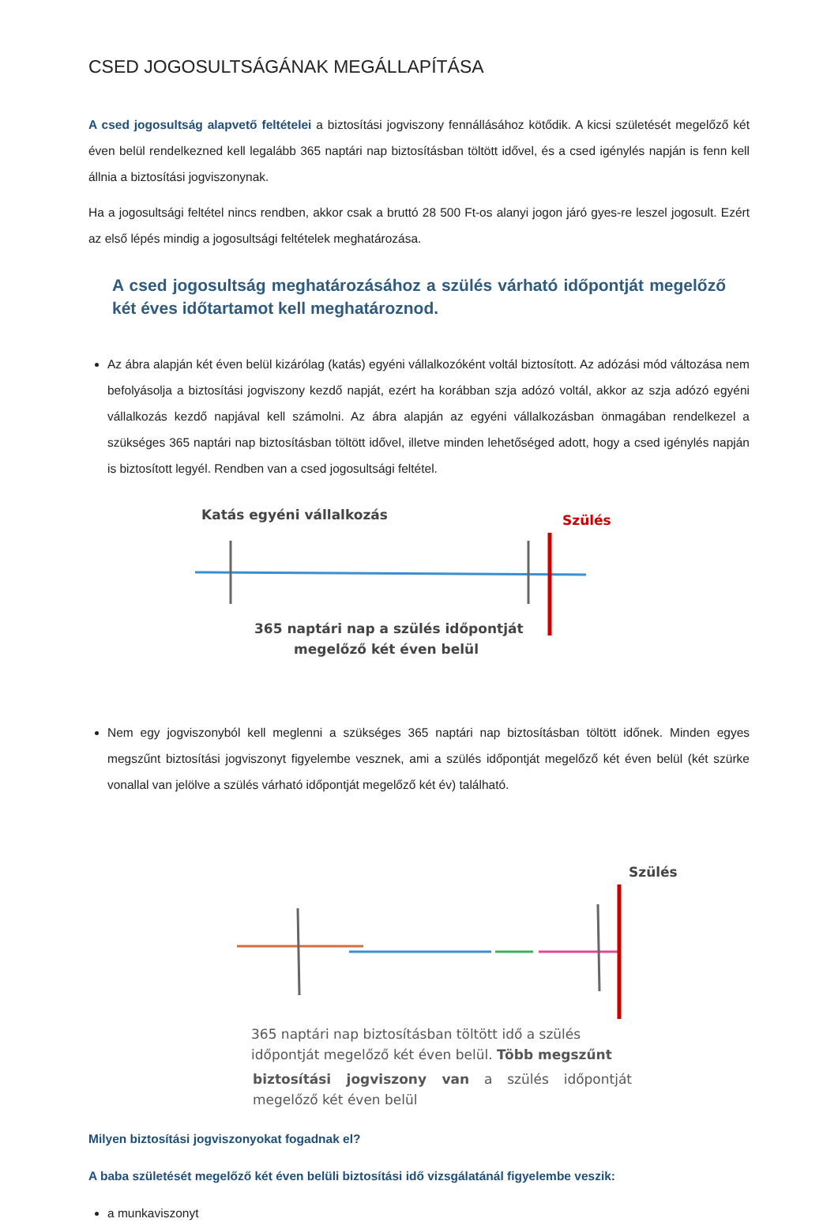CSED JOGOSULTSÁGÁNAK MEGÁLLAPÍTÁSA
A csed jogosultság alapvető feltételei a biztosítási jogviszony fennállásához kötődik. A kicsi születését megelőző két éven belül rendelkezned kell legalább 365 naptári nap biztosításban töltött idővel, és a csed igénylés napján is fenn kell állnia a biztosítási jogviszonynak.
Ha a jogosultsági feltétel nincs rendben, akkor csak a bruttó 28 500 Ft-os alanyi jogon járó gyes-re leszel jogosult. Ezért az első lépés mindig a jogosultsági feltételek meghatározása.
A csed jogosultság meghatározásához a szülés várható időpontját megelőző két éves időtartamot kell meghatároznod.
Az ábra alapján két éven belül kizárólag (katás) egyéni vállalkozóként voltál biztosított. Az adózási mód változása nem befolyásolja a biztosítási jogviszony kezdő napját, ezért ha korábban szja adózó voltál, akkor az szja adózó egyéni vállalkozás kezdő napjával kell számolni. Az ábra alapján az egyéni vállalkozásban önmagában rendelkezel a szükséges 365 naptári nap biztosításban töltött idővel, illetve minden lehetőséged adott, hogy a csed igénylés napján is biztosított legyél. Rendben van a csed jogosultsági feltétel.
Katás egyéni vállalkozás
Szülés
365 naptári nap a szülés időpontját
megelőző két éven belül
Nem egy jogviszonyból kell meglenni a szükséges 365 naptári nap biztosításban töltött időnek. Minden egyes megszűnt biztosítási jogviszonyt figyelembe vesznek, ami a szülés időpontját megelőző két éven belül (két szürke vonallal van jelölve a szülés várható időpontját megelőző két év) található.
Szülés
365 naptári nap biztosításban töltött idő a szülés
időpontját megelőző két éven belül. Több megszűnt
biztosítási jogviszony van a szülés időpontját megelőző két éven belül
Milyen biztosítási jogviszonyokat fogadnak el?
A baba születését megelőző két éven belüli biztosítási idő vizsgálatánál figyelembe veszik:
a munkaviszonyt